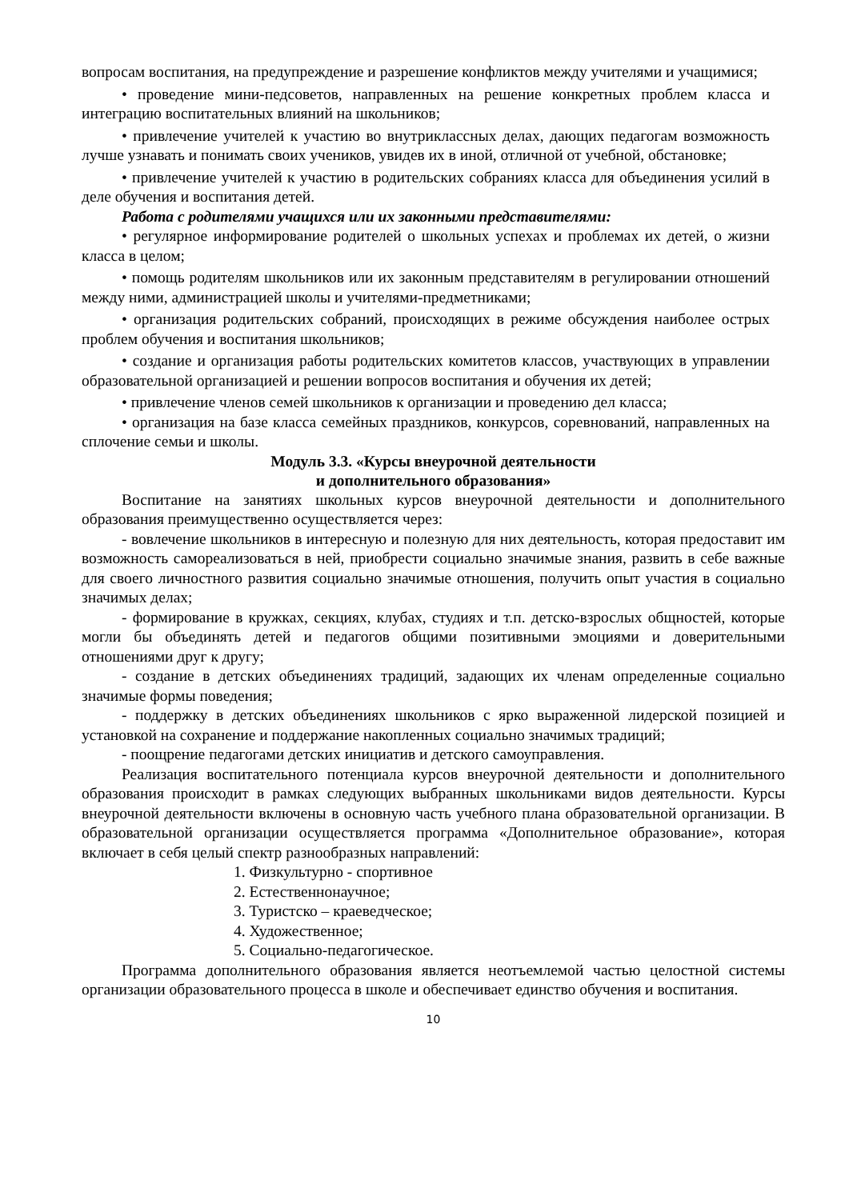вопросам воспитания, на предупреждение и разрешение конфликтов между учителями и учащимися;
• проведение мини-педсоветов, направленных на решение конкретных проблем класса и интеграцию воспитательных влияний на школьников;
• привлечение учителей к участию во внутриклассных делах, дающих педагогам возможность лучше узнавать и понимать своих учеников, увидев их в иной, отличной от учебной, обстановке;
• привлечение учителей к участию в родительских собраниях класса для объединения усилий в деле обучения и воспитания детей.
Работа с родителями учащихся или их законными представителями:
• регулярное информирование родителей о школьных успехах и проблемах их детей, о жизни класса в целом;
• помощь родителям школьников или их законным представителям в регулировании отношений между ними, администрацией школы и учителями-предметниками;
• организация родительских собраний, происходящих в режиме обсуждения наиболее острых проблем обучения и воспитания школьников;
• создание и организация работы родительских комитетов классов, участвующих в управлении образовательной организацией и решении вопросов воспитания и обучения их детей;
• привлечение членов семей школьников к организации и проведению дел класса;
• организация на базе класса семейных праздников, конкурсов, соревнований, направленных на сплочение семьи и школы.
Модуль 3.3. «Курсы внеурочной деятельности
и дополнительного образования»
Воспитание на занятиях школьных курсов внеурочной деятельности и дополнительного образования преимущественно осуществляется через:
- вовлечение школьников в интересную и полезную для них деятельность, которая предоставит им возможность самореализоваться в ней, приобрести социально значимые знания, развить в себе важные для своего личностного развития социально значимые отношения, получить опыт участия в социально значимых делах;
- формирование в кружках, секциях, клубах, студиях и т.п. детско-взрослых общностей, которые могли бы объединять детей и педагогов общими позитивными эмоциями и доверительными отношениями друг к другу;
- создание в детских объединениях традиций, задающих их членам определенные социально значимые формы поведения;
- поддержку в детских объединениях школьников с ярко выраженной лидерской позицией и установкой на сохранение и поддержание накопленных социально значимых традиций;
- поощрение педагогами детских инициатив и детского самоуправления.
Реализация воспитательного потенциала курсов внеурочной деятельности и дополнительного образования происходит в рамках следующих выбранных школьниками видов деятельности. Курсы внеурочной деятельности включены в основную часть учебного плана образовательной организации. В образовательной организации осуществляется программа «Дополнительное образование», которая включает в себя целый спектр разнообразных направлений:
1. Физкультурно - спортивное
2. Естественнонаучное;
3. Туристско – краеведческое;
4. Художественное;
5. Социально-педагогическое.
Программа дополнительного образования является неотъемлемой частью целостной системы организации образовательного процесса в школе и обеспечивает единство обучения и воспитания.
10